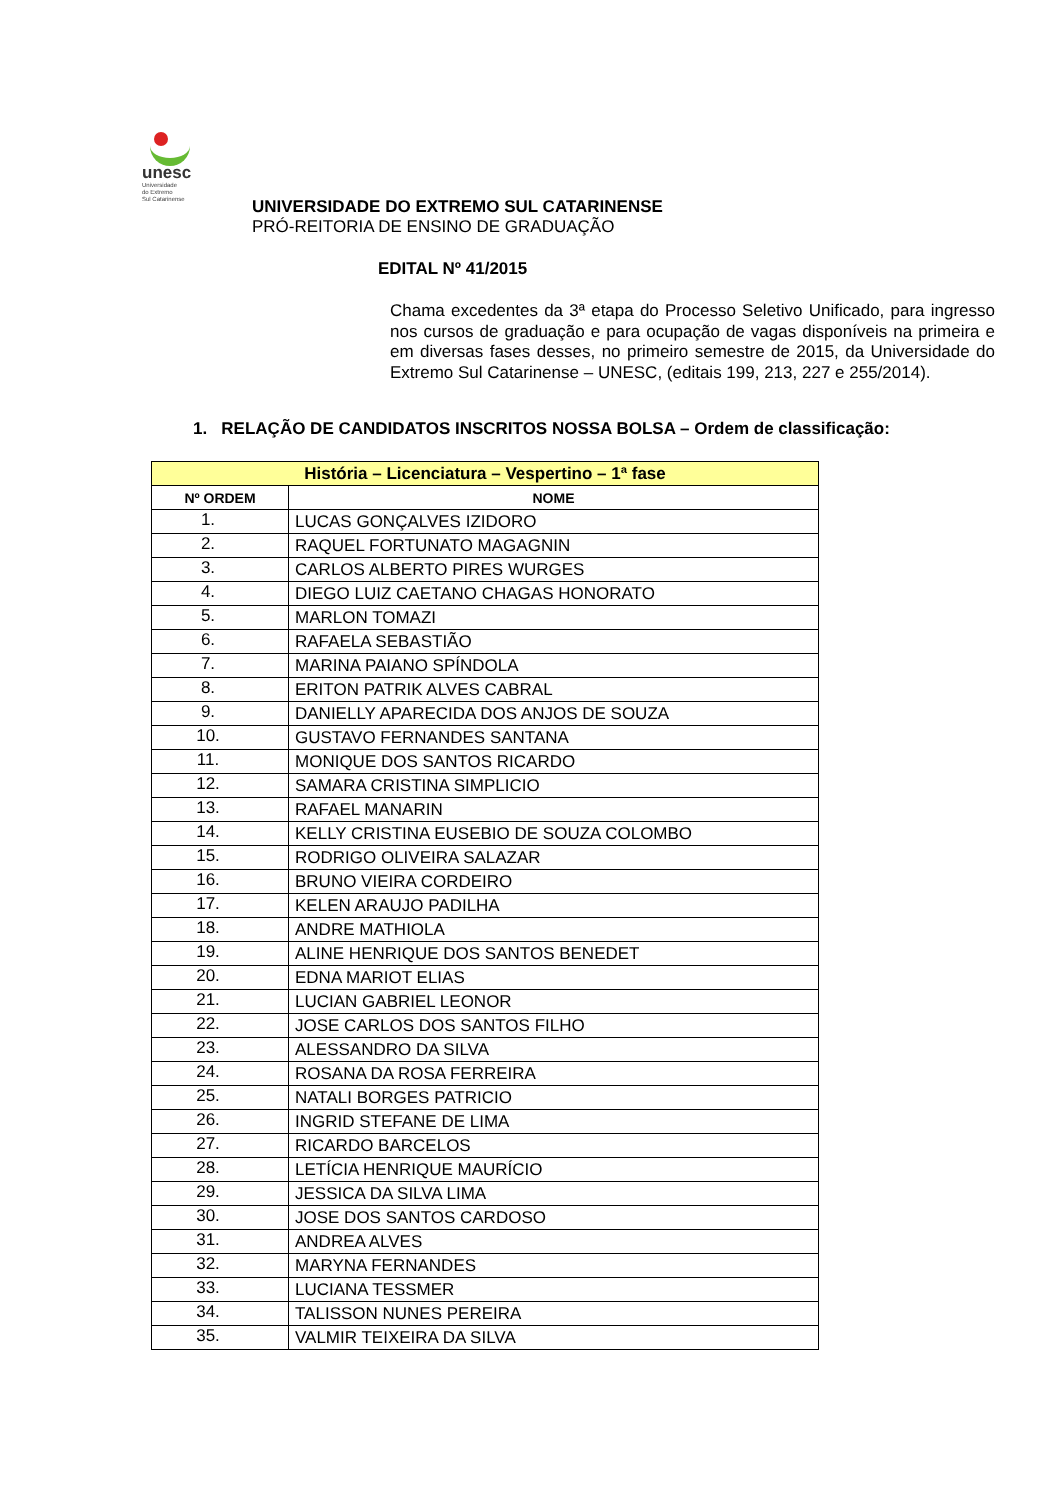unesc
Universidade
do Extremo
Sul Catarinense
UNIVERSIDADE DO EXTREMO SUL CATARINENSE
PRÓ-REITORIA DE ENSINO DE GRADUAÇÃO
EDITAL Nº 41/2015
Chama excedentes da 3ª etapa do Processo Seletivo Unificado, para ingresso nos cursos de graduação e para ocupação de vagas disponíveis na primeira e em diversas fases desses, no primeiro semestre de 2015, da Universidade do Extremo Sul Catarinense – UNESC, (editais 199, 213, 227 e 255/2014).
1. RELAÇÃO DE CANDIDATOS INSCRITOS NOSSA BOLSA – Ordem de classificação:
| História – Licenciatura – Vespertino – 1ª fase | |
| --- | --- |
| Nº ORDEM | NOME |
| 1. | LUCAS GONÇALVES IZIDORO |
| 2. | RAQUEL FORTUNATO MAGAGNIN |
| 3. | CARLOS ALBERTO PIRES WURGES |
| 4. | DIEGO LUIZ CAETANO CHAGAS HONORATO |
| 5. | MARLON TOMAZI |
| 6. | RAFAELA SEBASTIÃO |
| 7. | MARINA PAIANO SPÍNDOLA |
| 8. | ERITON PATRIK ALVES CABRAL |
| 9. | DANIELLY APARECIDA DOS ANJOS DE SOUZA |
| 10. | GUSTAVO FERNANDES SANTANA |
| 11. | MONIQUE DOS SANTOS RICARDO |
| 12. | SAMARA CRISTINA SIMPLICIO |
| 13. | RAFAEL MANARIN |
| 14. | KELLY CRISTINA EUSEBIO DE SOUZA COLOMBO |
| 15. | RODRIGO OLIVEIRA SALAZAR |
| 16. | BRUNO VIEIRA CORDEIRO |
| 17. | KELEN ARAUJO PADILHA |
| 18. | ANDRE MATHIOLA |
| 19. | ALINE HENRIQUE DOS SANTOS BENEDET |
| 20. | EDNA MARIOT ELIAS |
| 21. | LUCIAN GABRIEL LEONOR |
| 22. | JOSE CARLOS DOS SANTOS FILHO |
| 23. | ALESSANDRO DA SILVA |
| 24. | ROSANA DA ROSA FERREIRA |
| 25. | NATALI BORGES PATRICIO |
| 26. | INGRID STEFANE DE LIMA |
| 27. | RICARDO BARCELOS |
| 28. | LETÍCIA HENRIQUE MAURÍCIO |
| 29. | JESSICA DA SILVA LIMA |
| 30. | JOSE DOS SANTOS CARDOSO |
| 31. | ANDREA ALVES |
| 32. | MARYNA FERNANDES |
| 33. | LUCIANA TESSMER |
| 34. | TALISSON NUNES PEREIRA |
| 35. | VALMIR TEIXEIRA DA SILVA |